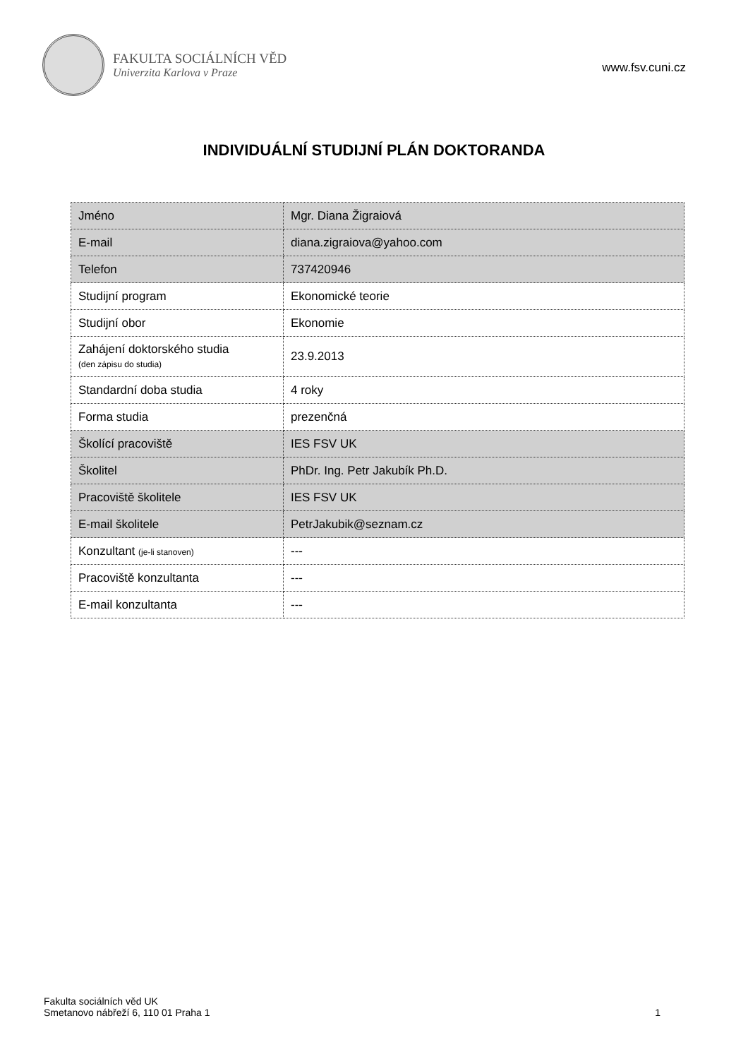FAKULTA SOCIÁLNÍCH VĚD
Univerzita Karlova v Praze
www.fsv.cuni.cz
INDIVIDUÁLNÍ STUDIJNÍ PLÁN DOKTORANDA
| Jméno | Mgr. Diana Žigraiová |
| E-mail | diana.zigraiova@yahoo.com |
| Telefon | 737420946 |
| Studijní program | Ekonomické teorie |
| Studijní obor | Ekonomie |
| Zahájení doktorského studia (den zápisu do studia) | 23.9.2013 |
| Standardní doba studia | 4 roky |
| Forma studia | prezenčná |
| Školící pracoviště | IES FSV UK |
| Školitel | PhDr. Ing. Petr Jakubík Ph.D. |
| Pracoviště školitele | IES FSV UK |
| E-mail školitele | PetrJakubik@seznam.cz |
| Konzultant (je-li stanoven) | --- |
| Pracoviště konzultanta | --- |
| E-mail konzultanta | --- |
Fakulta sociálních věd UK
Smetanovo nábřeží 6, 110 01 Praha 1
1